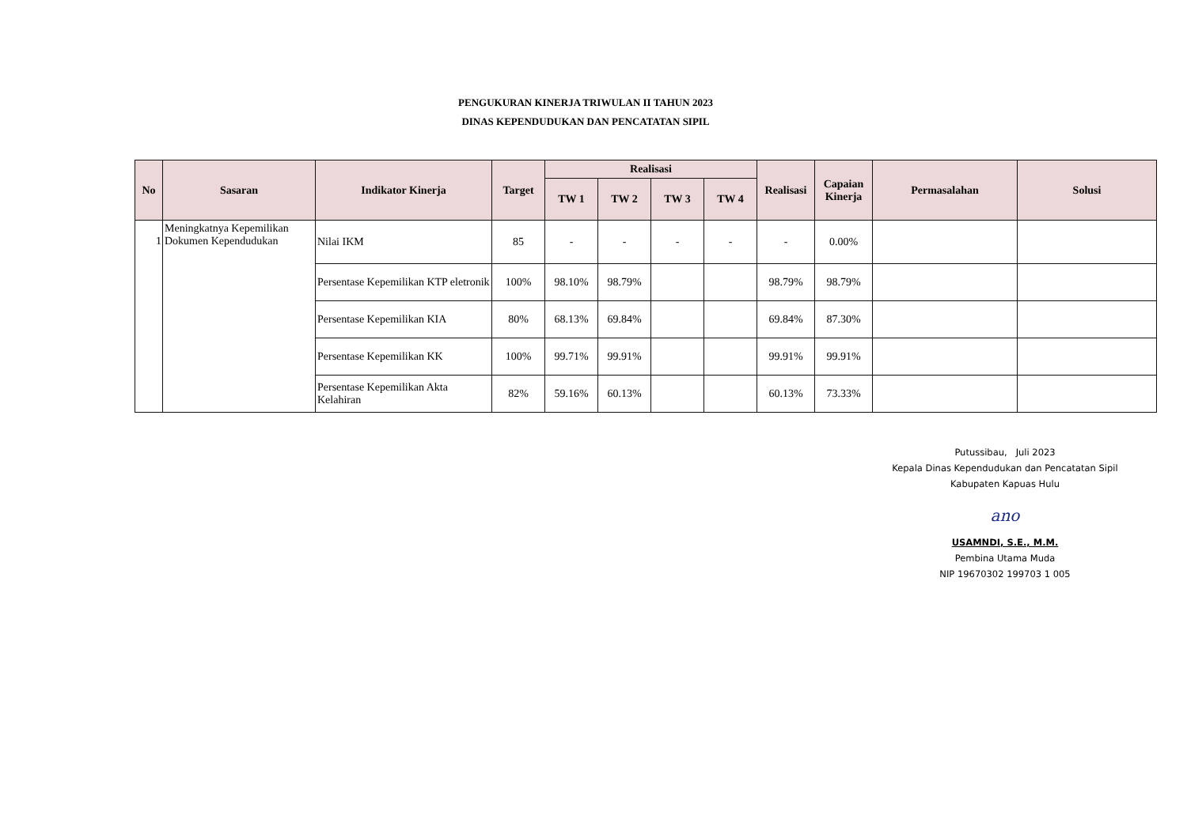PENGUKURAN KINERJA TRIWULAN II TAHUN 2023
DINAS KEPENDUDUKAN DAN PENCATATAN SIPIL
| No | Sasaran | Indikator Kinerja | Target | Realisasi | | | | Realisasi | Capaian Kinerja | Permasalahan | Solusi |
| --- | --- | --- | --- | --- | --- | --- | --- | --- | --- | --- | --- |
| | | | | TW 1 | TW 2 | TW 3 | TW 4 | | | | |
| 1 | Meningkatnya Kepemilikan Dokumen Kependudukan | Nilai IKM | 85 | - | - | - | - | - | 0.00% | | |
| | | Persentase Kepemilikan KTP eletronik | 100% | 98.10% | 98.79% | | | 98.79% | 98.79% | | |
| | | Persentase Kepemilikan KIA | 80% | 68.13% | 69.84% | | | 69.84% | 87.30% | | |
| | | Persentase Kepemilikan KK | 100% | 99.71% | 99.91% | | | 99.91% | 99.91% | | |
| | | Persentase Kepemilikan Akta Kelahiran | 82% | 59.16% | 60.13% | | | 60.13% | 73.33% | | |
Putussibau, Juli 2023
Kepala Dinas Kependudukan dan Pencatatan Sipil
Kabupaten Kapuas Hulu
ano
USAMNDI, S.E., M.M.
Pembina Utama Muda
NIP 19670302 199703 1 005